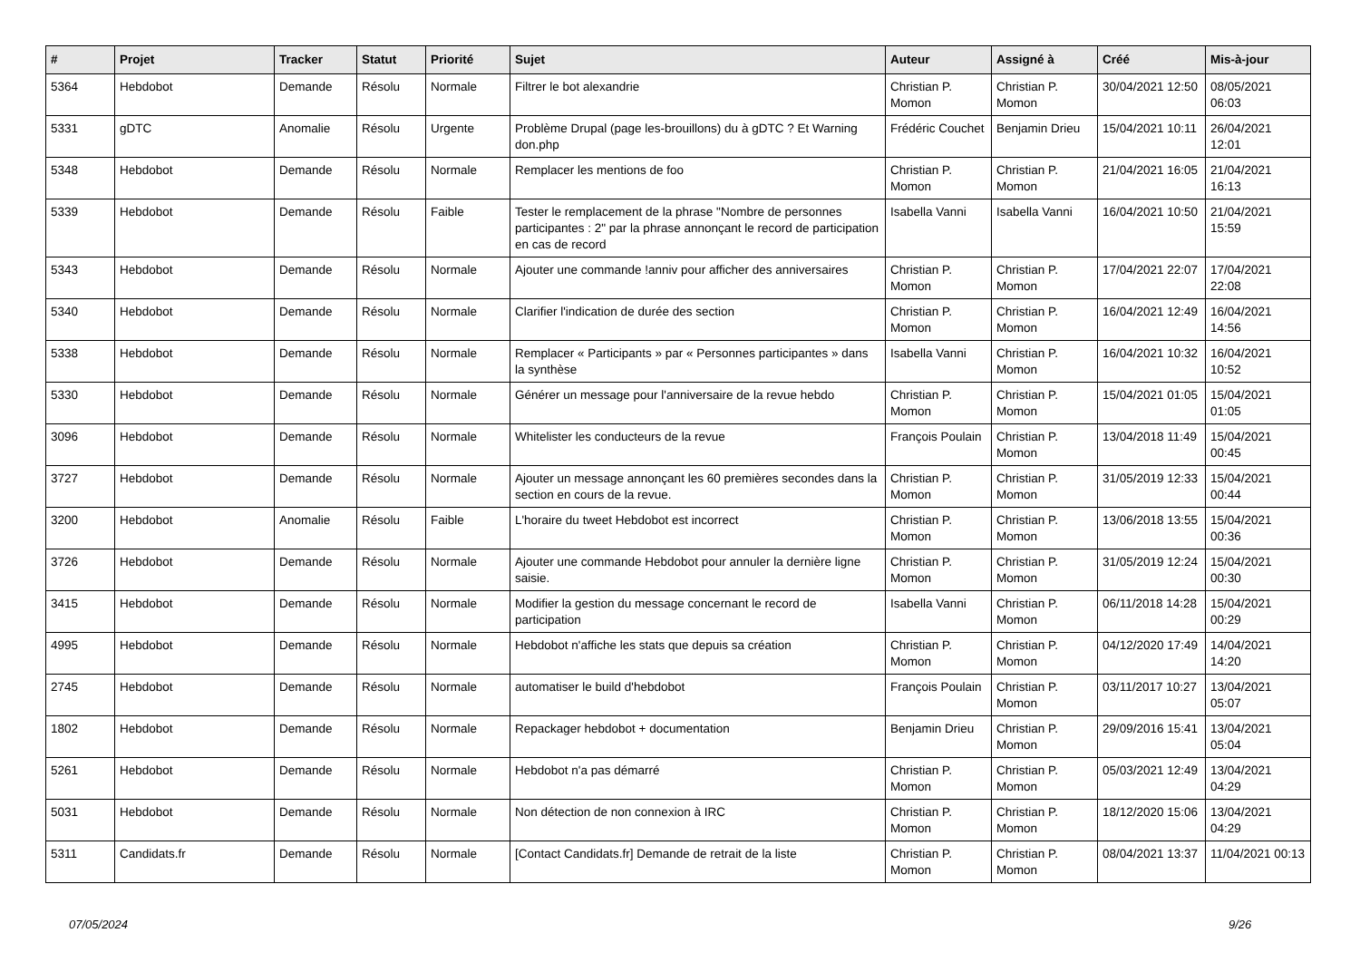| # | Projet | Tracker | Statut | Priorité | Sujet | Auteur | Assigné à | Créé | Mis-à-jour |
| --- | --- | --- | --- | --- | --- | --- | --- | --- | --- |
| 5364 | Hebdobot | Demande | Résolu | Normale | Filtrer le bot alexandrie | Christian P. Momon | Christian P. Momon | 30/04/2021 12:50 | 08/05/2021 06:03 |
| 5331 | gDTC | Anomalie | Résolu | Urgente | Problème Drupal (page les-brouillons) du à gDTC ? Et Warning don.php | Frédéric Couchet | Benjamin Drieu | 15/04/2021 10:11 | 26/04/2021 12:01 |
| 5348 | Hebdobot | Demande | Résolu | Normale | Remplacer les mentions de foo | Christian P. Momon | Christian P. Momon | 21/04/2021 16:05 | 21/04/2021 16:13 |
| 5339 | Hebdobot | Demande | Résolu | Faible | Tester le remplacement de la phrase "Nombre de personnes participantes : 2" par la phrase annonçant le record de participation en cas de record | Isabella Vanni | Isabella Vanni | 16/04/2021 10:50 | 21/04/2021 15:59 |
| 5343 | Hebdobot | Demande | Résolu | Normale | Ajouter une commande !anniv pour afficher des anniversaires | Christian P. Momon | Christian P. Momon | 17/04/2021 22:07 | 17/04/2021 22:08 |
| 5340 | Hebdobot | Demande | Résolu | Normale | Clarifier l'indication de durée des section | Christian P. Momon | Christian P. Momon | 16/04/2021 12:49 | 16/04/2021 14:56 |
| 5338 | Hebdobot | Demande | Résolu | Normale | Remplacer « Participants » par « Personnes participantes » dans la synthèse | Isabella Vanni | Christian P. Momon | 16/04/2021 10:32 | 16/04/2021 10:52 |
| 5330 | Hebdobot | Demande | Résolu | Normale | Générer un message pour l'anniversaire de la revue hebdo | Christian P. Momon | Christian P. Momon | 15/04/2021 01:05 | 15/04/2021 01:05 |
| 3096 | Hebdobot | Demande | Résolu | Normale | Whitelister les conducteurs de la revue | François Poulain | Christian P. Momon | 13/04/2018 11:49 | 15/04/2021 00:45 |
| 3727 | Hebdobot | Demande | Résolu | Normale | Ajouter un message annonçant les 60 premières secondes dans la section en cours de la revue. | Christian P. Momon | Christian P. Momon | 31/05/2019 12:33 | 15/04/2021 00:44 |
| 3200 | Hebdobot | Anomalie | Résolu | Faible | L'horaire du tweet Hebdobot est incorrect | Christian P. Momon | Christian P. Momon | 13/06/2018 13:55 | 15/04/2021 00:36 |
| 3726 | Hebdobot | Demande | Résolu | Normale | Ajouter une commande Hebdobot pour annuler la dernière ligne saisie. | Christian P. Momon | Christian P. Momon | 31/05/2019 12:24 | 15/04/2021 00:30 |
| 3415 | Hebdobot | Demande | Résolu | Normale | Modifier la gestion du message concernant le record de participation | Isabella Vanni | Christian P. Momon | 06/11/2018 14:28 | 15/04/2021 00:29 |
| 4995 | Hebdobot | Demande | Résolu | Normale | Hebdobot n'affiche les stats que depuis sa création | Christian P. Momon | Christian P. Momon | 04/12/2020 17:49 | 14/04/2021 14:20 |
| 2745 | Hebdobot | Demande | Résolu | Normale | automatiser le build d'hebdobot | François Poulain | Christian P. Momon | 03/11/2017 10:27 | 13/04/2021 05:07 |
| 1802 | Hebdobot | Demande | Résolu | Normale | Repackager hebdobot + documentation | Benjamin Drieu | Christian P. Momon | 29/09/2016 15:41 | 13/04/2021 05:04 |
| 5261 | Hebdobot | Demande | Résolu | Normale | Hebdobot n'a pas démarré | Christian P. Momon | Christian P. Momon | 05/03/2021 12:49 | 13/04/2021 04:29 |
| 5031 | Hebdobot | Demande | Résolu | Normale | Non détection de non connexion à IRC | Christian P. Momon | Christian P. Momon | 18/12/2020 15:06 | 13/04/2021 04:29 |
| 5311 | Candidats.fr | Demande | Résolu | Normale | [Contact Candidats.fr] Demande de retrait de la liste | Christian P. Momon | Christian P. Momon | 08/04/2021 13:37 | 11/04/2021 00:13 |
07/05/2024 9/26